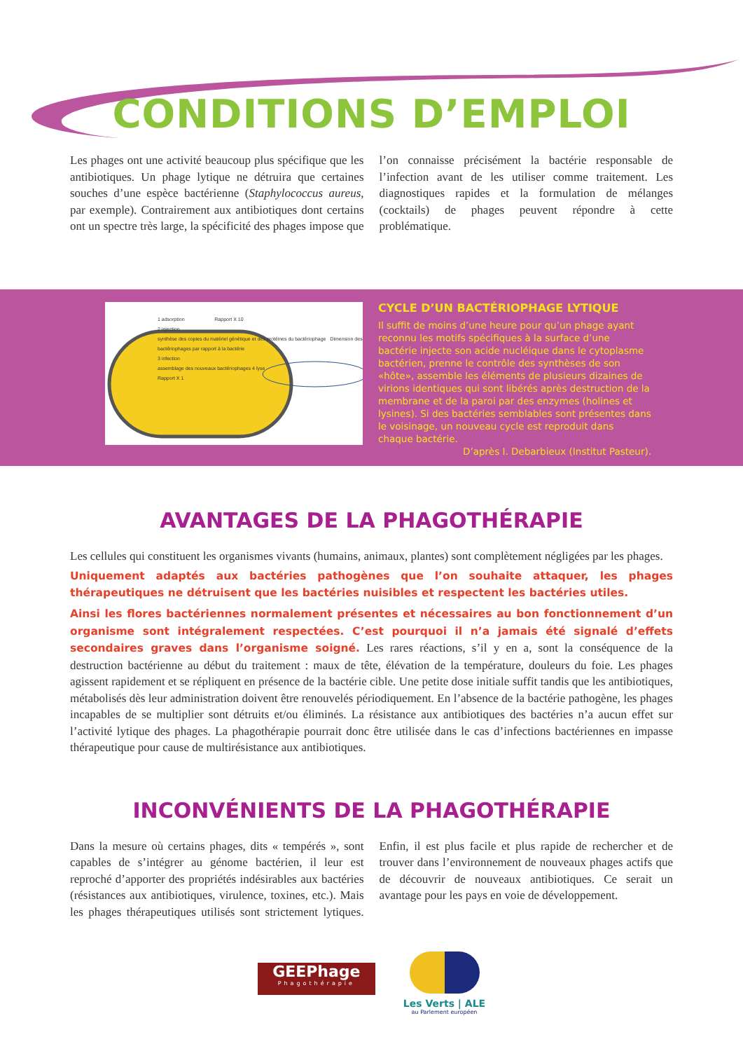CONDITIONS D’EMPLOI
Les phages ont une activité beaucoup plus spécifique que les antibiotiques. Un phage lytique ne détruira que certaines souches d’une espèce bactérienne (Staphylococcus aureus, par exemple). Contrairement aux antibiotiques dont certains ont un spectre très large, la spécificité des phages impose que l’on connaisse précisément la bactérie responsable de l’infection avant de les utiliser comme traitement. Les diagnostiques rapides et la formulation de mélanges (cocktails) de phages peuvent répondre à cette problématique.
1 adsorption Rapport X 10
2 injection
synthèse des copies du matériel génétique et des protéines du bactériophage Dimension des bactériophages par rapport à la bactérie
3 infection
assemblage des nouveaux bactériophages 4 lyse
Rapport X 1
CYCLE D’UN BACTÉRIOPHAGE LYTIQUE
Il suffit de moins d’une heure pour qu’un phage ayant reconnu les motifs spécifiques à la surface d’une bactérie injecte son acide nucléique dans le cytoplasme bactérien, prenne le contrôle des synthèses de son «hôte», assemble les éléments de plusieurs dizaines de virions identiques qui sont libérés après destruction de la membrane et de la paroi par des enzymes (holines et lysines). Si des bactéries semblables sont présentes dans le voisinage, un nouveau cycle est reproduit dans chaque bactérie.
D’après I. Debarbieux (Institut Pasteur).
AVANTAGES DE LA PHAGOTHÉRAPIE
Les cellules qui constituent les organismes vivants (humains, animaux, plantes) sont complètement négligées par les phages.
Uniquement adaptés aux bactéries pathogènes que l’on souhaite attaquer, les phages thérapeutiques ne détruisent que les bactéries nuisibles et respectent les bactéries utiles.
Ainsi les flores bactériennes normalement présentes et nécessaires au bon fonctionnement d’un organisme sont intégralement respectées. C’est pourquoi il n’a jamais été signalé d’effets secondaires graves dans l’organisme soigné. Les rares réactions, s’il y en a, sont la conséquence de la destruction bactérienne au début du traitement : maux de tête, élévation de la température, douleurs du foie. Les phages agissent rapidement et se répliquent en présence de la bactérie cible. Une petite dose initiale suffit tandis que les antibiotiques, métabolisés dès leur administration doivent être renouvelés périodiquement. En l’absence de la bactérie pathogène, les phages incapables de se multiplier sont détruits et/ou éliminés. La résistance aux antibiotiques des bactéries n’a aucun effet sur l’activité lytique des phages. La phagothérapie pourrait donc être utilisée dans le cas d’infections bactériennes en impasse thérapeutique pour cause de multirésistance aux antibiotiques.
INCONVÉNIENTS DE LA PHAGOTHÉRAPIE
Dans la mesure où certains phages, dits « tempérés », sont capables de s’intégrer au génome bactérien, il leur est reproché d’apporter des propriétés indésirables aux bactéries (résistances aux antibiotiques, virulence, toxines, etc.). Mais les phages thérapeutiques utilisés sont strictement lytiques. Enfin, il est plus facile et plus rapide de rechercher et de trouver dans l’environnement de nouveaux phages actifs que de découvrir de nouveaux antibiotiques. Ce serait un avantage pour les pays en voie de développement.
GEEPhage
Phagothérapie
Les Verts | ALE
au Parlement européen